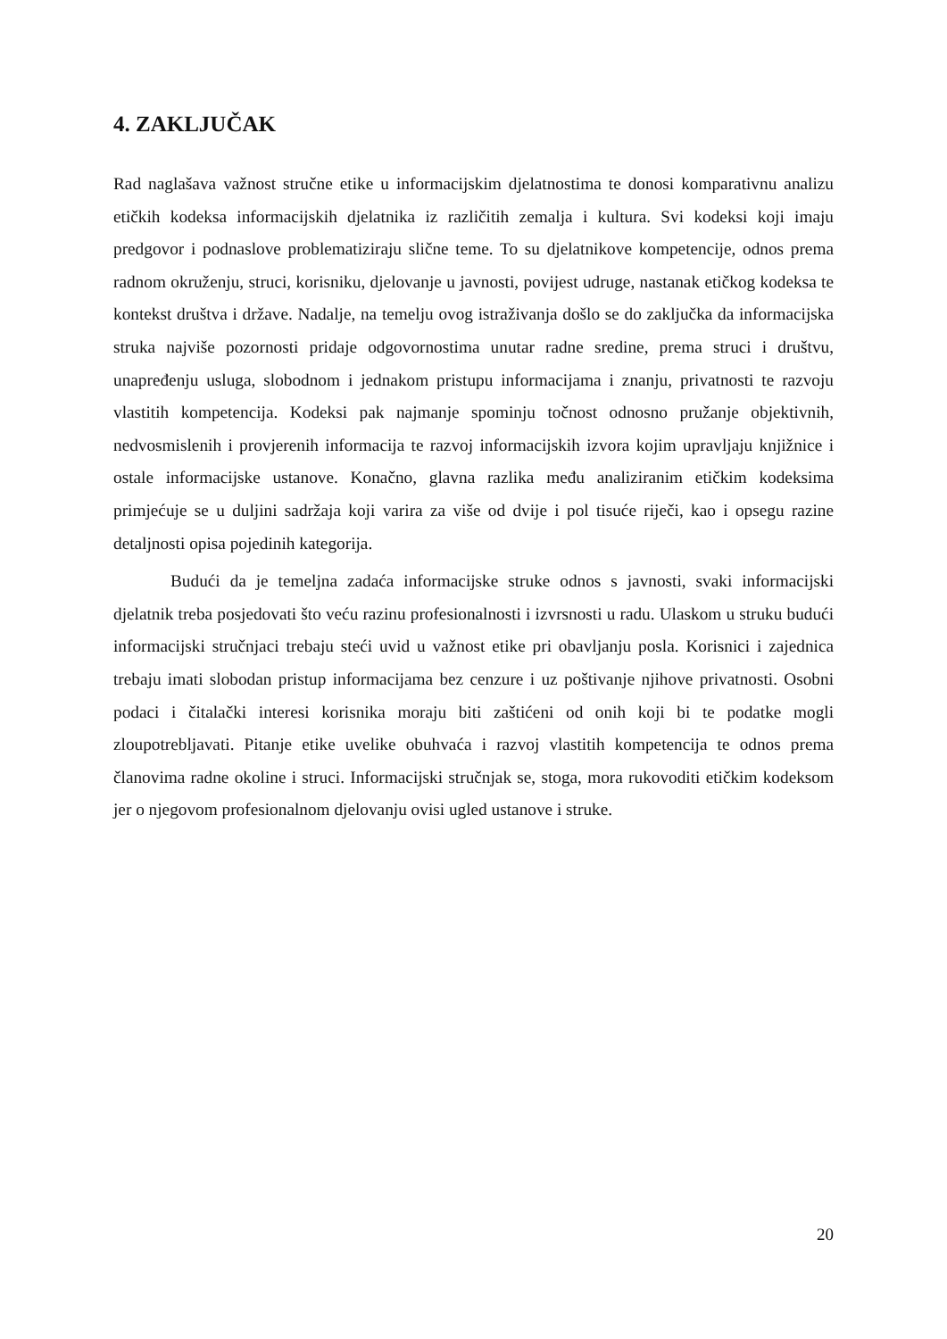4. ZAKLJUČAK
Rad naglašava važnost stručne etike u informacijskim djelatnostima te donosi komparativnu analizu etičkih kodeksa informacijskih djelatnika iz različitih zemalja i kultura. Svi kodeksi koji imaju predgovor i podnaslove problematiziraju slične teme. To su djelatnikove kompetencije, odnos prema radnom okruženju, struci, korisniku, djelovanje u javnosti, povijest udruge, nastanak etičkog kodeksa te kontekst društva i države. Nadalje, na temelju ovog istraživanja došlo se do zaključka da informacijska struka najviše pozornosti pridaje odgovornostima unutar radne sredine, prema struci i društvu, unapređenju usluga, slobodnom i jednakom pristupu informacijama i znanju, privatnosti te razvoju vlastitih kompetencija. Kodeksi pak najmanje spominju točnost odnosno pružanje objektivnih, nedvosmislenih i provjerenih informacija te razvoj informacijskih izvora kojim upravljaju knjižnice i ostale informacijske ustanove. Konačno, glavna razlika među analiziranim etičkim kodeksima primjećuje se u duljini sadržaja koji varira za više od dvije i pol tisuće riječi, kao i opsegu razine detaljnosti opisa pojedinih kategorija.
Budući da je temeljna zadaća informacijske struke odnos s javnosti, svaki informacijski djelatnik treba posjedovati što veću razinu profesionalnosti i izvrsnosti u radu. Ulaskom u struku budući informacijski stručnjaci trebaju steći uvid u važnost etike pri obavljanju posla. Korisnici i zajednica trebaju imati slobodan pristup informacijama bez cenzure i uz poštivanje njihove privatnosti. Osobni podaci i čitalački interesi korisnika moraju biti zaštićeni od onih koji bi te podatke mogli zloupotrebljavati. Pitanje etike uvelike obuhvaća i razvoj vlastitih kompetencija te odnos prema članovima radne okoline i struci. Informacijski stručnjak se, stoga, mora rukovoditi etičkim kodeksom jer o njegovom profesionalnom djelovanju ovisi ugled ustanove i struke.
20